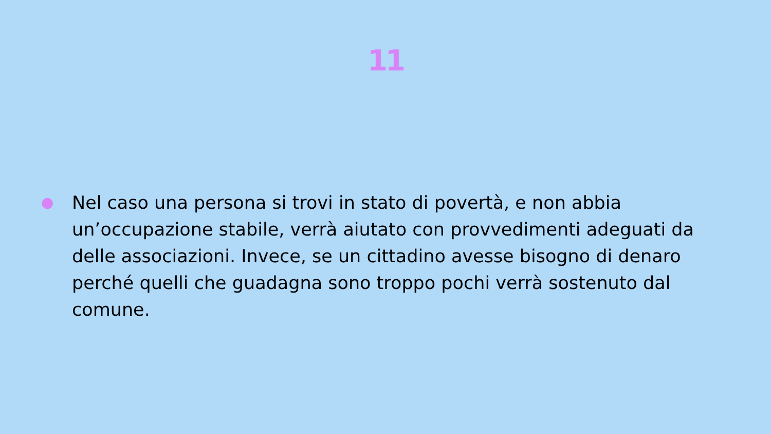11
● Nel caso una persona si trovi in stato di povertà, e non abbia un’occupazione stabile, verrà aiutato con provvedimenti adeguati da delle associazioni. Invece, se un cittadino avesse bisogno di denaro perché quelli che guadagna sono troppo pochi verrà sostenuto dal comune.